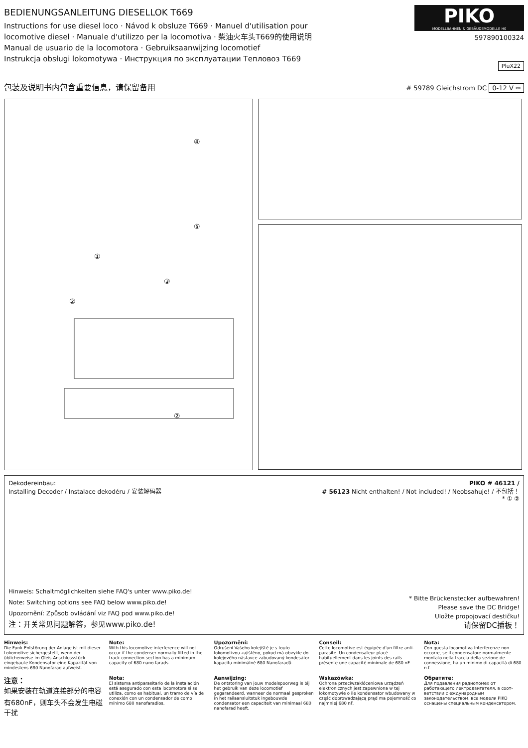BEDIENUNGSANLEITUNG DIESELLOK T669
Instructions for use diesel loco · Návod k obsluze T669 · Manuel d'utilisation pour
locomotive diesel · Manuale d'utilizzo per la locomotiva · 柴油火车头T669的使用说明
Manual de usuario de la locomotora · Gebruiksaanwijzing locomotief
Instrukcja obsługi lokomotywa · Инструкция по эксплуатации Тепловоз T669
PIKO
MODELLBAHNEN & GEBÄUDEMODELLE H0
597890100324
PluX22
包装及说明书内包含重要信息，请保留备用
# 59789 Gleichstrom DC 0-12 V ⎓
④
⑤
①
②
③
②
Dekodereinbau:
Installing Decoder / Instalace dekodéru / 安装解码器
Hinweis: Schaltmöglichkeiten siehe FAQ's unter www.piko.de!
Note: Switching options see FAQ below www.piko.de!
Upozornění: Způsob ovládání viz FAQ pod www.piko.de!
注：开关常见问题解答，参见www.piko.de!
PIKO # 46121 /
# 56123 Nicht enthalten! / Not included! / Neobsahuje! / 不包括！
* ① ②
* Bitte Brückenstecker aufbewahren!
Please save the DC Bridge!
Uložte propojovací destičku!
请保留DC插板！
Hinweis:
Die Funk-Entstörung der Anlage ist mit dieser Lokomotive sichergestellt, wenn der üblicherweise im Gleis-Anschlussstück eingebaute Kondensator eine Kapazität von mindestens 680 Nanofarad aufweist.
Note:
With this locomotive interference will not occur if the condenser normally fitted in the track connection section has a minimum capacity of 680 nano farads.
Upozornění:
Odrušení Vašeho kolejiště je s touto lokomotivou zajištěno, pokud má obvykle do kolejového nástavce zabudovaný kondesátor kapacitu minimálně 680 Nanofaradů.
Conseil:
Cette locomotive est équipée d'un filtre anti-parasite. Un condensateur placé habituellement dans les joints des rails présente une capacité minimale de 680 nF.
Nota:
Con questa locomotiva Interferenze non occorre, se il condensatore normalmente montato nella traccia della sezione de connessione, ha un minimo di capacitá di 680 n.f.
注意：
如果安装在轨道连接部分的电容有680nF，则车头不会发生电磁干扰
Nota:
El sistema antiparasitario de la instalación está asegurado con esta locomotora si se utiliza, como es habitual, un tramo de vía de conexión con un condensador de como mínimo 680 nanofaradios.
Aanwijzing:
De ontstoring van jouw modelspoorweg is bij het gebruik van deze locomotief gegarandeerd, wanneer de normaal gesproken in het railaansluitstuk ingebouwde condensator een capaciteit van minimaal 680 nanofarad heeft.
Wskazówka:
Ochrona przeciwzakłóceniowa urządzeń elektronicznych jest zapewniona w tej lokomotywie o ile kondensator wbudowany w część doprowadzającą prąd ma pojemność co najmniej 680 nF.
Обратите:
Для подавления радиопомех от работающего лектродвигателя, в соот-ветствии с еждународным законодательством, все модели PIKO оснащены специальным конденсатором.